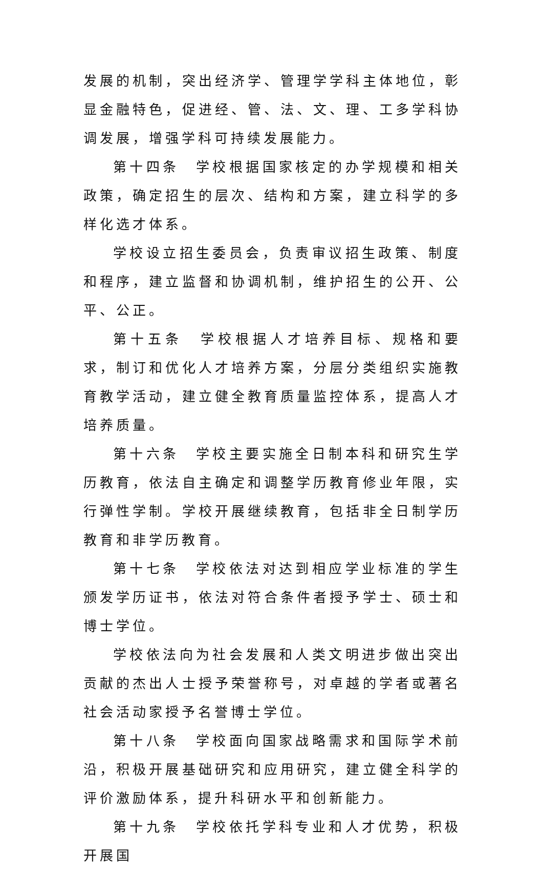发展的机制，突出经济学、管理学学科主体地位，彰显金融特色，促进经、管、法、文、理、工多学科协调发展，增强学科可持续发展能力。
第十四条　学校根据国家核定的办学规模和相关政策，确定招生的层次、结构和方案，建立科学的多样化选才体系。
学校设立招生委员会，负责审议招生政策、制度和程序，建立监督和协调机制，维护招生的公开、公平、公正。
第十五条　学校根据人才培养目标、规格和要求，制订和优化人才培养方案，分层分类组织实施教育教学活动，建立健全教育质量监控体系，提高人才培养质量。
第十六条　学校主要实施全日制本科和研究生学历教育，依法自主确定和调整学历教育修业年限，实行弹性学制。学校开展继续教育，包括非全日制学历教育和非学历教育。
第十七条　学校依法对达到相应学业标准的学生颁发学历证书，依法对符合条件者授予学士、硕士和博士学位。
学校依法向为社会发展和人类文明进步做出突出贡献的杰出人士授予荣誉称号，对卓越的学者或著名社会活动家授予名誉博士学位。
第十八条　学校面向国家战略需求和国际学术前沿，积极开展基础研究和应用研究，建立健全科学的评价激励体系，提升科研水平和创新能力。
第十九条　学校依托学科专业和人才优势，积极开展国